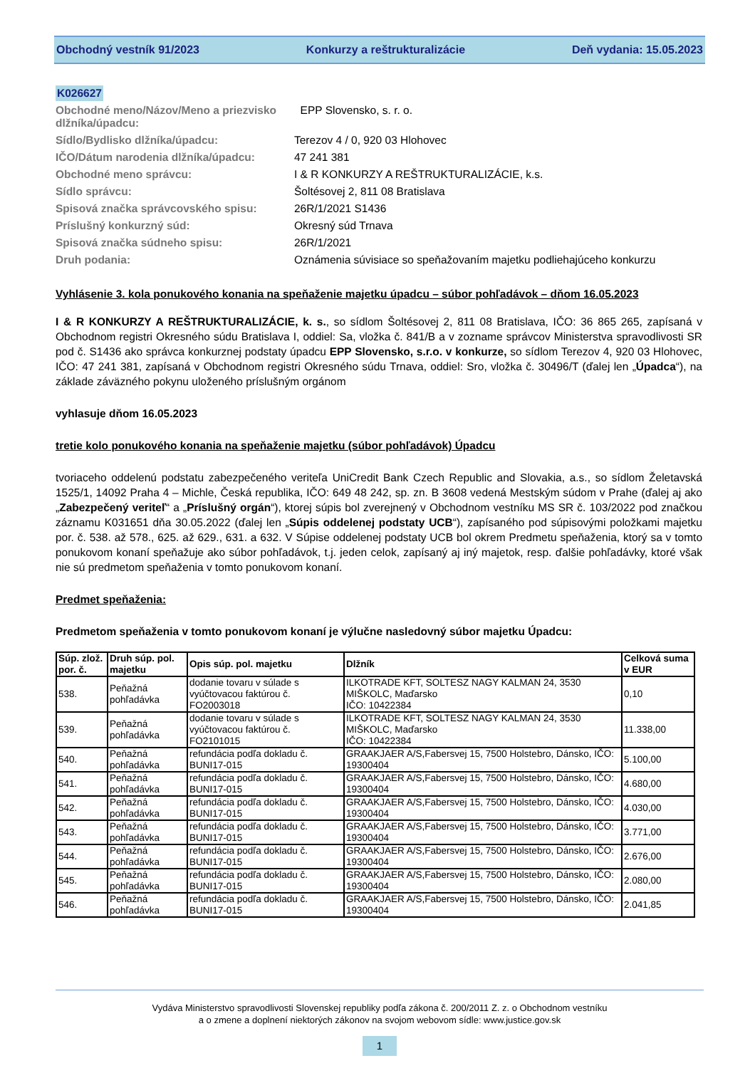Obchodný vestník 91/2023 Konkurzy a reštrukturalizácie Deň vydania: 15.05.2023
K026627
Obchodné meno/Názov/Meno a priezvisko dlžníka/úpadcu:
EPP Slovensko, s. r. o.
Sídlo/Bydlisko dlžníka/úpadcu:
Terezov 4 / 0, 920 03 Hlohovec
IČO/Dátum narodenia dlžníka/úpadcu:
47 241 381
Obchodné meno správcu:
I & R KONKURZY A REŠTRUKTURALIZÁCIE, k.s.
Sídlo správcu:
Šoltésovej 2, 811 08 Bratislava
Spisová značka správcovského spisu:
26R/1/2021 S1436
Príslušný konkurzný súd:
Okresný súd Trnava
Spisová značka súdneho spisu:
26R/1/2021
Druh podania:
Oznámenia súvisiace so speňažovaním majetku podliehajúceho konkurzu
Vyhlásenie 3. kola ponukového konania na speňaženie majetku úpadcu – súbor pohľadávok – dňom 16.05.2023
I & R KONKURZY A REŠTRUKTURALIZÁCIE, k. s., so sídlom Šoltésovej 2, 811 08 Bratislava, IČO: 36 865 265, zapísaná v Obchodnom registri Okresného súdu Bratislava I, oddiel: Sa, vložka č. 841/B a v zozname správcov Ministerstva spravodlivosti SR pod č. S1436 ako správca konkurznej podstaty úpadcu EPP Slovensko, s.r.o. v konkurze, so sídlom Terezov 4, 920 03 Hlohovec, IČO: 47 241 381, zapísaná v Obchodnom registri Okresného súdu Trnava, oddiel: Sro, vložka č. 30496/T (ďalej len „Úpadca“), na základe záväzného pokynu uloženého príslušným orgánom
vyhlasuje dňom 16.05.2023
tretie kolo ponukového konania na speňaženie majetku (súbor pohľadávok) Úpadcu
tvoriaceho oddelenú podstatu zabezpečeného veriteľa UniCredit Bank Czech Republic and Slovakia, a.s., so sídlom Želetavská 1525/1, 14092 Praha 4 – Michle, Česká republika, IČO: 649 48 242, sp. zn. B 3608 vedená Mestským súdom v Prahe (ďalej aj ako „Zabezpečený veriteľ“ a „Príslušný orgán“), ktorej súpis bol zverejnený v Obchodnom vestníku MS SR č. 103/2022 pod značkou záznamu K031651 dňa 30.05.2022 (ďalej len „Súpis oddelenej podstaty UCB“), zapísaného pod súpisovými položkami majetku por. č. 538. až 578., 625. až 629., 631. a 632. V Súpise oddelenej podstaty UCB bol okrem Predmetu speňaženia, ktorý sa v tomto ponukovom konaní speňažuje ako súbor pohľadávok, t.j. jeden celok, zapísaný aj iný majetok, resp. ďalšie pohľadávky, ktoré však nie sú predmetom speňaženia v tomto ponukovom konaní.
Predmet speňaženia:
Predmetom speňaženia v tomto ponukovom konaní je výlučne nasledovný súbor majetku Úpadcu:
| Súp. zlož. por. č. | Druh súp. pol. majetku | Opis súp. pol. majetku | Dlžník | Celková suma v EUR |
| --- | --- | --- | --- | --- |
| 538. | Peňažná pohľadávka | dodanie tovaru v súlade s vyúčtovacou faktúrou č. FO2003018 | ILKOTRADE KFT, SOLTESZ NAGY KALMAN 24, 3530 MIŠKOLC, Maďarsko IČO: 10422384 | 0,10 |
| 539. | Peňažná pohľadávka | dodanie tovaru v súlade s vyúčtovacou faktúrou č. FO2101015 | ILKOTRADE KFT, SOLTESZ NAGY KALMAN 24, 3530 MIŠKOLC, Maďarsko IČO: 10422384 | 11.338,00 |
| 540. | Peňažná pohľadávka | refundácia podľa dokladu č. BUNI17-015 | GRAAKJAER A/S,Fabersvej 15, 7500 Holstebro, Dánsko, IČO: 19300404 | 5.100,00 |
| 541. | Peňažná pohľadávka | refundácia podľa dokladu č. BUNI17-015 | GRAAKJAER A/S,Fabersvej 15, 7500 Holstebro, Dánsko, IČO: 19300404 | 4.680,00 |
| 542. | Peňažná pohľadávka | refundácia podľa dokladu č. BUNI17-015 | GRAAKJAER A/S,Fabersvej 15, 7500 Holstebro, Dánsko, IČO: 19300404 | 4.030,00 |
| 543. | Peňažná pohľadávka | refundácia podľa dokladu č. BUNI17-015 | GRAAKJAER A/S,Fabersvej 15, 7500 Holstebro, Dánsko, IČO: 19300404 | 3.771,00 |
| 544. | Peňažná pohľadávka | refundácia podľa dokladu č. BUNI17-015 | GRAAKJAER A/S,Fabersvej 15, 7500 Holstebro, Dánsko, IČO: 19300404 | 2.676,00 |
| 545. | Peňažná pohľadávka | refundácia podľa dokladu č. BUNI17-015 | GRAAKJAER A/S,Fabersvej 15, 7500 Holstebro, Dánsko, IČO: 19300404 | 2.080,00 |
| 546. | Peňažná pohľadávka | refundácia podľa dokladu č. BUNI17-015 | GRAAKJAER A/S,Fabersvej 15, 7500 Holstebro, Dánsko, IČO: 19300404 | 2.041,85 |
Vydáva Ministerstvo spravodlivosti Slovenskej republiky podľa zákona č. 200/2011 Z. z. o Obchodnom vestníku
a o zmene a doplnení niektorých zákonov na svojom webovom sídle: www.justice.gov.sk
1